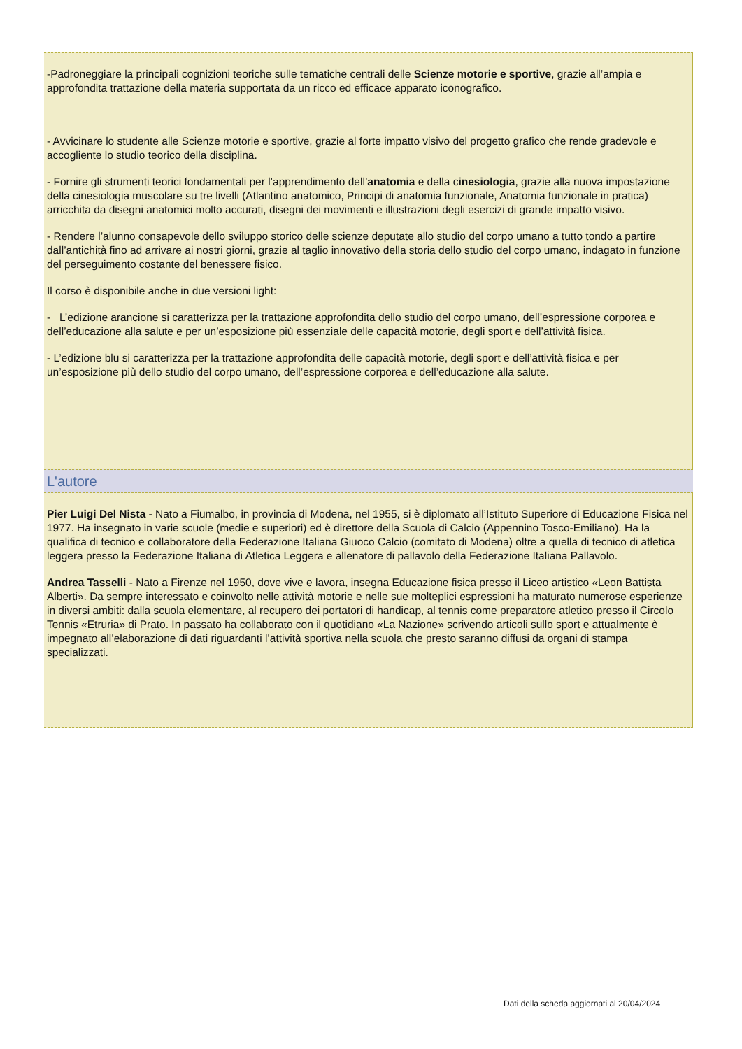-Padroneggiare la principali cognizioni teoriche sulle tematiche centrali delle Scienze motorie e sportive, grazie all’ampia e approfondita trattazione della materia supportata da un ricco ed efficace apparato iconografico.
- Avvicinare lo studente alle Scienze motorie e sportive, grazie al forte impatto visivo del progetto grafico che rende gradevole e accogliente lo studio teorico della disciplina.
- Fornire gli strumenti teorici fondamentali per l’apprendimento dell’anatomia e della cinesiologia, grazie alla nuova impostazione della cinesiologia muscolare su tre livelli (Atlantino anatomico, Principi di anatomia funzionale, Anatomia funzionale in pratica) arricchita da disegni anatomici molto accurati, disegni dei movimenti e illustrazioni degli esercizi di grande impatto visivo.
- Rendere l’alunno consapevole dello sviluppo storico delle scienze deputate allo studio del corpo umano a tutto tondo a partire dall’antichità fino ad arrivare ai nostri giorni, grazie al taglio innovativo della storia dello studio del corpo umano, indagato in funzione del perseguimento costante del benessere fisico.
Il corso è disponibile anche in due versioni light:
- L’edizione arancione si caratterizza per la trattazione approfondita dello studio del corpo umano, dell’espressione corporea e dell’educazione alla salute e per un’esposizione più essenziale delle capacità motorie, degli sport e dell’attività fisica.
- L’edizione blu si caratterizza per la trattazione approfondita delle capacità motorie, degli sport e dell’attività fisica e per un’esposizione più dello studio del corpo umano, dell’espressione corporea e dell’educazione alla salute.
L'autore
Pier Luigi Del Nista - Nato a Fiumalbo, in provincia di Modena, nel 1955, si è diplomato all’Istituto Superiore di Educazione Fisica nel 1977. Ha insegnato in varie scuole (medie e superiori) ed è direttore della Scuola di Calcio (Appennino Tosco-Emiliano). Ha la qualifica di tecnico e collaboratore della Federazione Italiana Giuoco Calcio (comitato di Modena) oltre a quella di tecnico di atletica leggera presso la Federazione Italiana di Atletica Leggera e allenatore di pallavolo della Federazione Italiana Pallavolo.
Andrea Tasselli - Nato a Firenze nel 1950, dove vive e lavora, insegna Educazione fisica presso il Liceo artistico «Leon Battista Alberti». Da sempre interessato e coinvolto nelle attività motorie e nelle sue molteplici espressioni ha maturato numerose esperienze in diversi ambiti: dalla scuola elementare, al recupero dei portatori di handicap, al tennis come preparatore atletico presso il Circolo Tennis «Etruria» di Prato. In passato ha collaborato con il quotidiano «La Nazione» scrivendo articoli sullo sport e attualmente è impegnato all’elaborazione di dati riguardanti l’attività sportiva nella scuola che presto saranno diffusi da organi di stampa specializzati.
Dati della scheda aggiornati al 20/04/2024